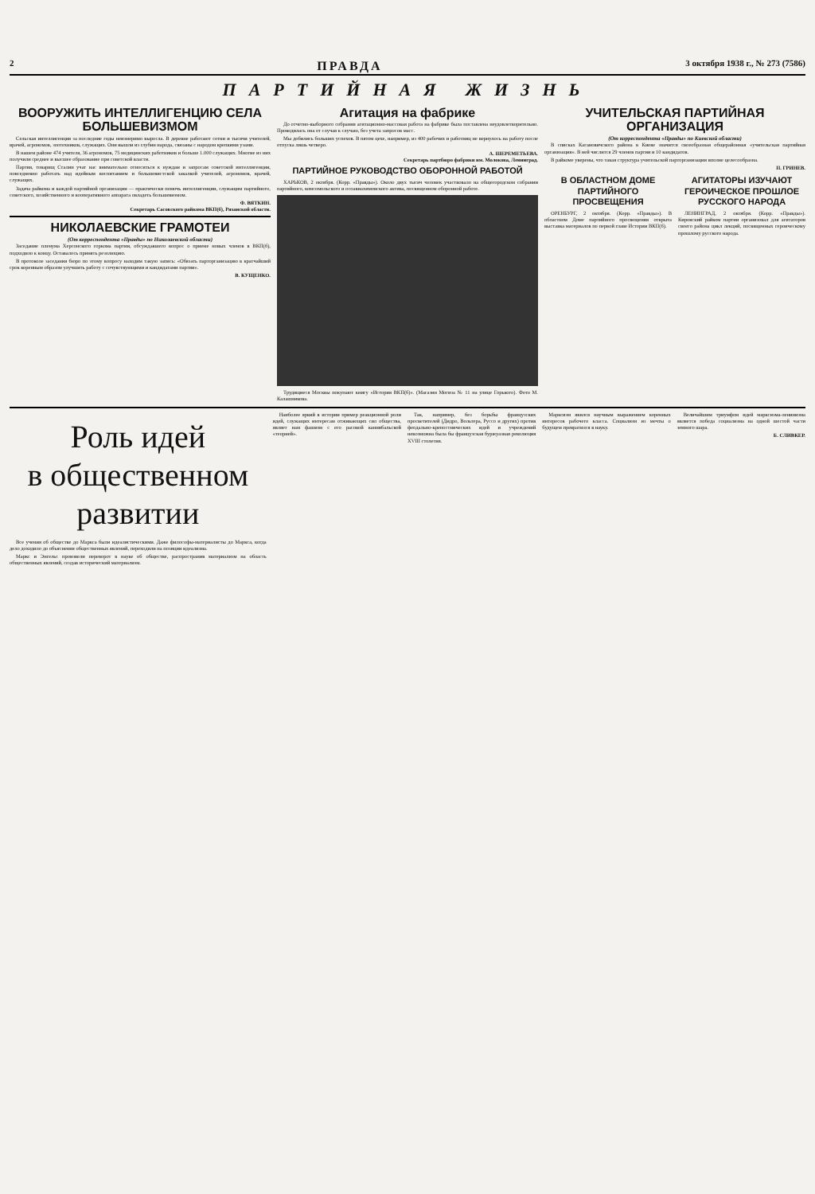2 ПРАВДА 3 октября 1938 г., № 273 (7586)
ПАРТИЙНАЯ ЖИЗНЬ
ВООРУЖИТЬ ИНТЕЛЛИГЕНЦИЮ СЕЛА БОЛЬШЕВИЗМОМ
Сельская интеллигенция за последние годы неизмеримо выросла. В деревне работают сотни и тысячи учителей, врачей, агрономов, зоотехников, служащих. Они вышли из глубин народа, связаны с народом крепкими узами.
В нашем районе 474 учителя, 36 агрономов, 75 медицинских работников и больше 1.000 служащих. Многие из них получили среднее и высшее образование при советской власти.
Партия, товарищ Сталин учат нас внимательно относиться к нуждам и запросам советской интеллигенции, повседневно работать над идейным воспитанием и большевистской закалкой учителей, агрономов, врачей, служащих.
Задача райкома и каждой партийной организации — практически помочь интеллигенции, служащим партийного, советского, хозяйственного и кооперативного аппарата овладеть большевизмом.
Ф. ВЯТКИН.
Секретарь Сасовского райкома ВКП(б), Рязанской области.
НИКОЛАЕВСКИЕ ГРАМОТЕИ
(От корреспондента «Правды» по Николаевской области)
Заседание пленума Херсонского горкома партии, обсуждавшего вопрос о приеме новых членов в ВКП(б), подходило к концу. Оставалось принять резолюцию.
В протоколе заседания бюро по этому вопросу находим такую запись: «Обязать парторганизацию в кратчайший срок коренным образом улучшить работу с сочувствующими и кандидатами партии».
В. КУЩЕНКО.
Агитация на фабрике
До отчетно-выборного собрания агитационно-массовая работа на фабрике была поставлена неудовлетворительно. Проводилась она от случая к случаю, без учета запросов масс.
Мы добились больших успехов. В пятом цехе, например, из 400 рабочих и работниц не вернулось на работу после отпуска лишь четверо.
А. ШЕРЕМЕТЬЕВА.
Секретарь партбюро фабрики им. Молокова, Ленинград.
ПАРТИЙНОЕ РУКОВОДСТВО ОБОРОННОЙ РАБОТОЙ
ХАРЬКОВ, 2 октября. (Корр. «Правды»). Около двух тысяч человек участвовало на общегородском собрании партийного, комсомольского и осоавиахимовского актива, посвященном оборонной работе.
Трудящиеся Москвы покупают книгу «История ВКП(б)». (Магазин Могиза № 11 на улице Горького). Фото М. Калашникова.
УЧИТЕЛЬСКАЯ ПАРТИЙНАЯ ОРГАНИЗАЦИЯ
(От корреспондента «Правды» по Киевской области)
В списках Кагановичского района в Киеве значится своеобразная общерайонная «учительская партийная организация». В ней числится 29 членов партии и 10 кандидатов.
В райкоме уверены, что такая структура учительской парторганизации вполне целесообразна.
П. ГРИНЕВ.
В ОБЛАСТНОМ ДОМЕ ПАРТИЙНОГО ПРОСВЕЩЕНИЯ
ОРЕНБУРГ, 2 октября. (Корр. «Правды»). В областном Доме партийного просвещения открыта выставка материалов по первой главе Истории ВКП(б).
АГИТАТОРЫ ИЗУЧАЮТ ГЕРОИЧЕСКОЕ ПРОШЛОЕ РУССКОГО НАРОДА
ЛЕНИНГРАД, 2 октября. (Корр. «Правды»). Кировский райком партии организовал для агитаторов своего района цикл лекций, посвященных героическому прошлому русского народа.
Роль идей
в общественном развитии
Все учения об обществе до Маркса были идеалистическими. Даже философы-материалисты до Маркса, когда дело доходило до объяснения общественных явлений, переходили на позиции идеализма.
Маркс и Энгельс произвели переворот в науке об обществе, распространив материализм на область общественных явлений, создав исторический материализм.
Наиболее яркий в истории пример реакционной роли идей, служащих интересам отживающих сил общества, являет нам фашизм с его расовой каннибальской «теорией».
Так, например, без борьбы французских просветителей (Дидро, Вольтера, Руссо и других) против феодально-крепостнических идей и учреждений невозможна была бы французская буржуазная революция XVIII столетия.
Марксизм явился научным выражением коренных интересов рабочего класса. Социализм из мечты о будущем превратился в науку.
Величайшим триумфом идей марксизма-ленинизма является победа социализма на одной шестой части земного шара.
Б. СЛИВКЕР.